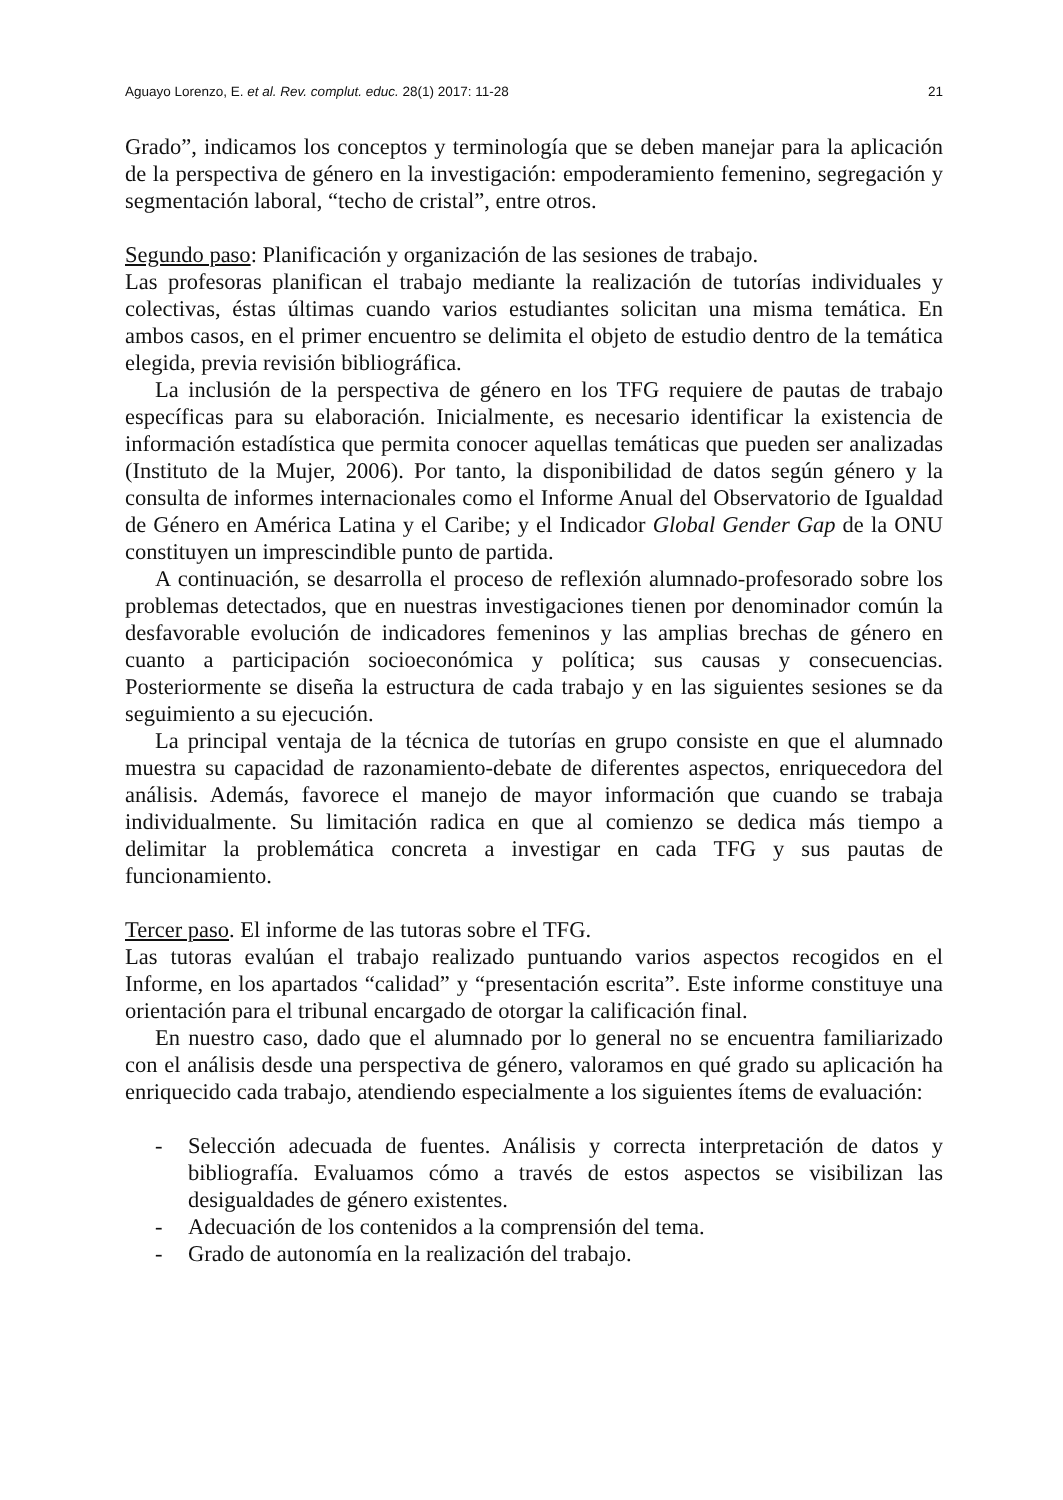Aguayo Lorenzo, E. et al. Rev. complut. educ. 28(1) 2017: 11-28 21
Grado”, indicamos los conceptos y terminología que se deben manejar para la aplicación de la perspectiva de género en la investigación: empoderamiento femenino, segregación y segmentación laboral, “techo de cristal”, entre otros.
Segundo paso: Planificación y organización de las sesiones de trabajo.
Las profesoras planifican el trabajo mediante la realización de tutorías individuales y colectivas, éstas últimas cuando varios estudiantes solicitan una misma temática. En ambos casos, en el primer encuentro se delimita el objeto de estudio dentro de la temática elegida, previa revisión bibliográfica.
La inclusión de la perspectiva de género en los TFG requiere de pautas de trabajo específicas para su elaboración. Inicialmente, es necesario identificar la existencia de información estadística que permita conocer aquellas temáticas que pueden ser analizadas (Instituto de la Mujer, 2006). Por tanto, la disponibilidad de datos según género y la consulta de informes internacionales como el Informe Anual del Observatorio de Igualdad de Género en América Latina y el Caribe; y el Indicador Global Gender Gap de la ONU constituyen un imprescindible punto de partida.
A continuación, se desarrolla el proceso de reflexión alumnado-profesorado sobre los problemas detectados, que en nuestras investigaciones tienen por denominador común la desfavorable evolución de indicadores femeninos y las amplias brechas de género en cuanto a participación socioeconómica y política; sus causas y consecuencias. Posteriormente se diseña la estructura de cada trabajo y en las siguientes sesiones se da seguimiento a su ejecución.
La principal ventaja de la técnica de tutorías en grupo consiste en que el alumnado muestra su capacidad de razonamiento-debate de diferentes aspectos, enriquecedora del análisis. Además, favorece el manejo de mayor información que cuando se trabaja individualmente. Su limitación radica en que al comienzo se dedica más tiempo a delimitar la problemática concreta a investigar en cada TFG y sus pautas de funcionamiento.
Tercer paso. El informe de las tutoras sobre el TFG.
Las tutoras evalúan el trabajo realizado puntuando varios aspectos recogidos en el Informe, en los apartados “calidad” y “presentación escrita”. Este informe constituye una orientación para el tribunal encargado de otorgar la calificación final.
En nuestro caso, dado que el alumnado por lo general no se encuentra familiarizado con el análisis desde una perspectiva de género, valoramos en qué grado su aplicación ha enriquecido cada trabajo, atendiendo especialmente a los siguientes ítems de evaluación:
- Selección adecuada de fuentes. Análisis y correcta interpretación de datos y bibliografía. Evaluamos cómo a través de estos aspectos se visibilizan las desigualdades de género existentes.
- Adecuación de los contenidos a la comprensión del tema.
- Grado de autonomía en la realización del trabajo.